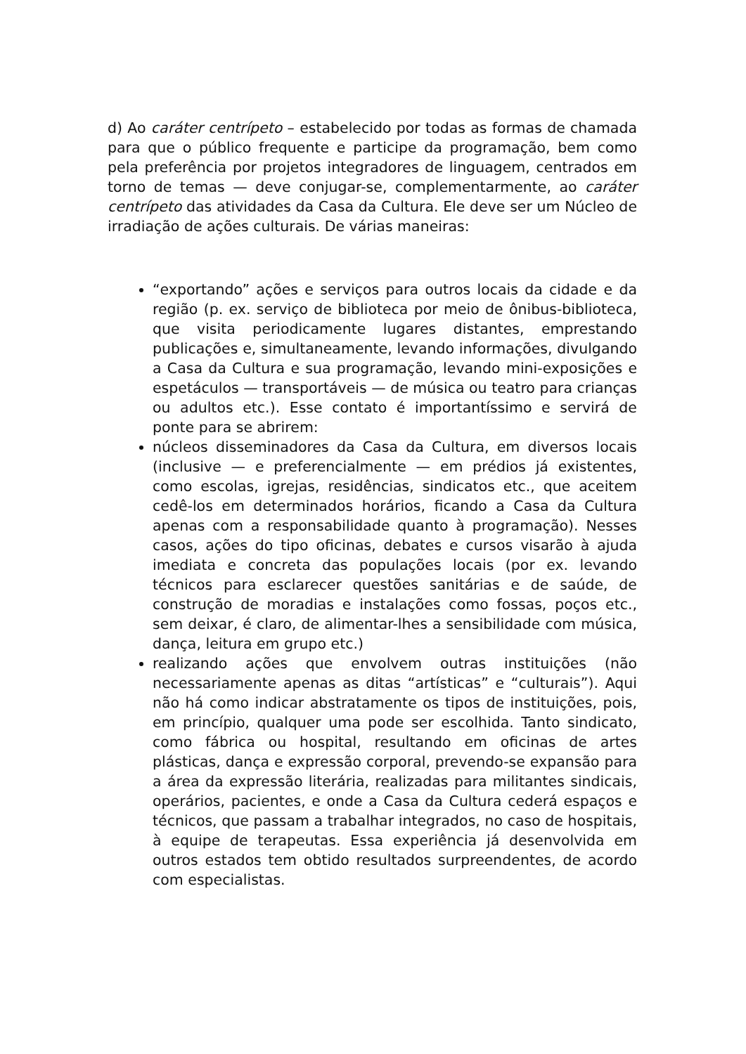d) Ao caráter centrípeto – estabelecido por todas as formas de chamada para que o público frequente e participe da programação, bem como pela preferência por projetos integradores de linguagem, centrados em torno de temas — deve conjugar-se, complementarmente, ao caráter centrípeto das atividades da Casa da Cultura. Ele deve ser um Núcleo de irradiação de ações culturais. De várias maneiras:
“exportando” ações e serviços para outros locais da cidade e da região (p. ex. serviço de biblioteca por meio de ônibus-biblioteca, que visita periodicamente lugares distantes, emprestando publicações e, simultaneamente, levando informações, divulgando a Casa da Cultura e sua programação, levando mini-exposições e espetáculos — transportáveis — de música ou teatro para crianças ou adultos etc.). Esse contato é importantíssimo e servirá de ponte para se abrirem:
núcleos disseminadores da Casa da Cultura, em diversos locais (inclusive — e preferencialmente — em prédios já existentes, como escolas, igrejas, residências, sindicatos etc., que aceitem cedê-los em determinados horários, ficando a Casa da Cultura apenas com a responsabilidade quanto à programação). Nesses casos, ações do tipo oficinas, debates e cursos visarão à ajuda imediata e concreta das populações locais (por ex. levando técnicos para esclarecer questões sanitárias e de saúde, de construção de moradias e instalações como fossas, poços etc., sem deixar, é claro, de alimentar-lhes a sensibilidade com música, dança, leitura em grupo etc.)
realizando ações que envolvem outras instituições (não necessariamente apenas as ditas “artísticas” e “culturais”). Aqui não há como indicar abstratamente os tipos de instituições, pois, em princípio, qualquer uma pode ser escolhida. Tanto sindicato, como fábrica ou hospital, resultando em oficinas de artes plásticas, dança e expressão corporal, prevendo-se expansão para a área da expressão literária, realizadas para militantes sindicais, operários, pacientes, e onde a Casa da Cultura cederá espaços e técnicos, que passam a trabalhar integrados, no caso de hospitais, à equipe de terapeutas. Essa experiência já desenvolvida em outros estados tem obtido resultados surpreendentes, de acordo com especialistas.